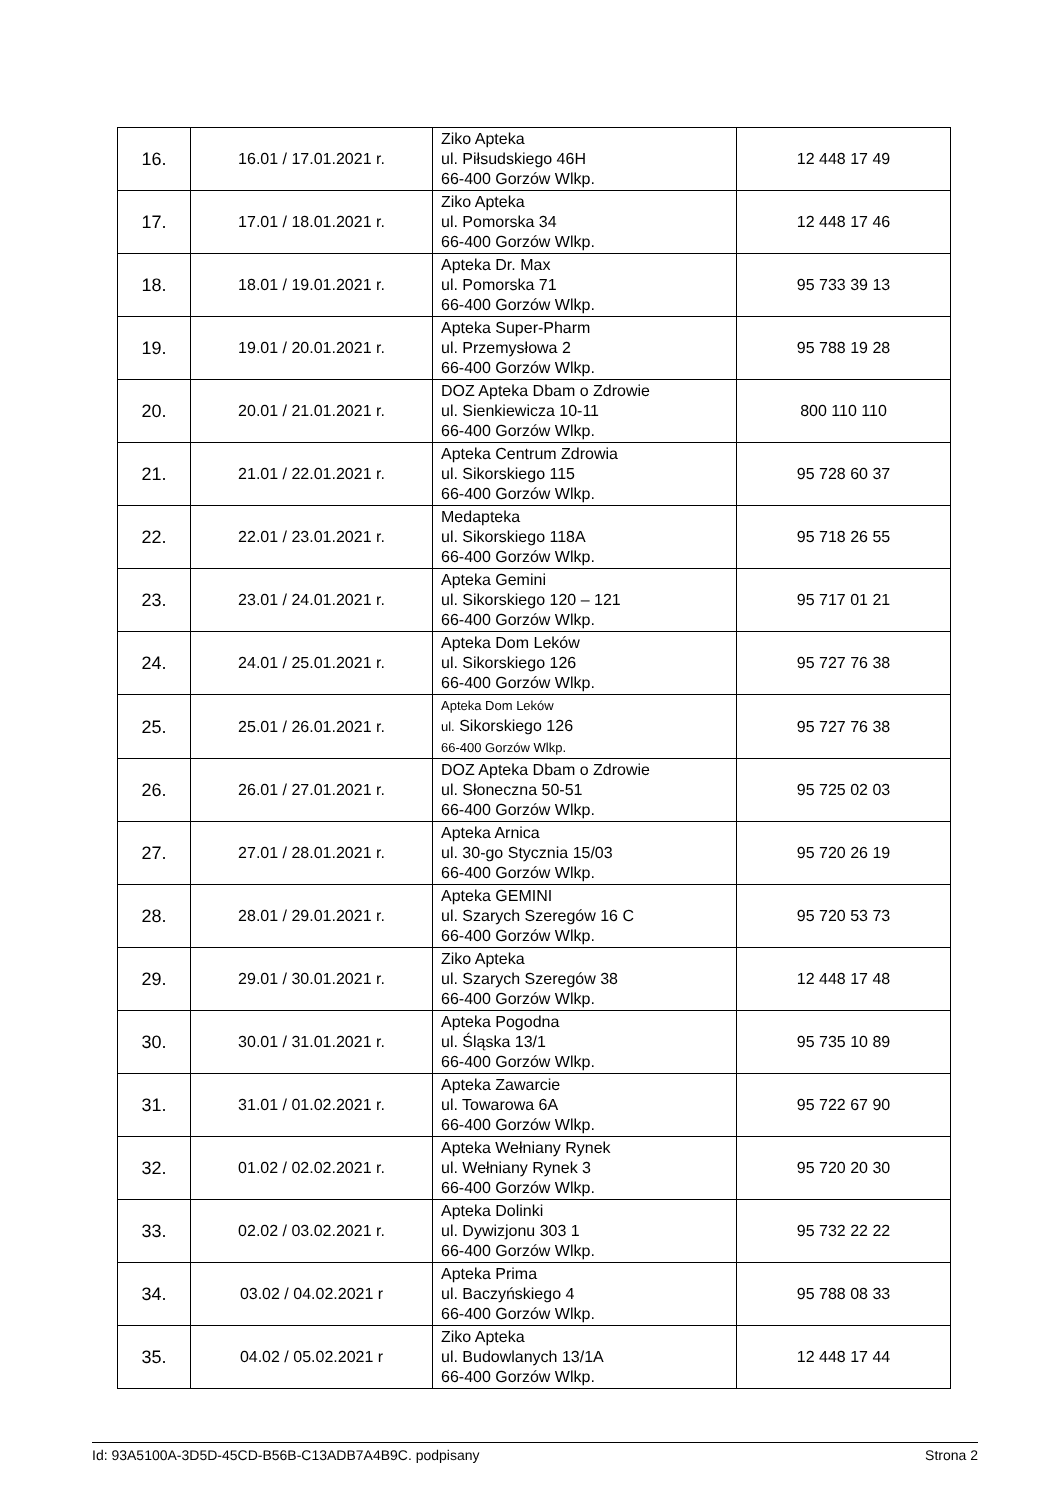| 16. | 16.01 / 17.01.2021 r. | Ziko Apteka ul. Piłsudskiego 46H 66-400 Gorzów Wlkp. | 12 448 17 49 |
| 17. | 17.01 / 18.01.2021 r. | Ziko Apteka ul. Pomorska 34 66-400 Gorzów Wlkp. | 12 448 17 46 |
| 18. | 18.01 / 19.01.2021 r. | Apteka Dr. Max ul. Pomorska 71 66-400 Gorzów Wlkp. | 95 733 39 13 |
| 19. | 19.01 / 20.01.2021 r. | Apteka Super-Pharm ul. Przemysłowa 2 66-400 Gorzów Wlkp. | 95 788 19 28 |
| 20. | 20.01 / 21.01.2021 r. | DOZ Apteka Dbam o Zdrowie ul. Sienkiewicza 10-11 66-400 Gorzów Wlkp. | 800 110 110 |
| 21. | 21.01 / 22.01.2021 r. | Apteka Centrum Zdrowia ul. Sikorskiego 115 66-400 Gorzów Wlkp. | 95 728 60 37 |
| 22. | 22.01 / 23.01.2021 r. | Medapteka ul. Sikorskiego 118A 66-400 Gorzów Wlkp. | 95 718 26 55 |
| 23. | 23.01 / 24.01.2021 r. | Apteka Gemini ul. Sikorskiego 120 – 121 66-400 Gorzów Wlkp. | 95 717 01 21 |
| 24. | 24.01 / 25.01.2021 r. | Apteka Dom Leków ul. Sikorskiego 126 66-400 Gorzów Wlkp. | 95 727 76 38 |
| 25. | 25.01 / 26.01.2021 r. | Apteka Dom Leków ul. Sikorskiego 126 66-400 Gorzów Wlkp. | 95 727 76 38 |
| 26. | 26.01 / 27.01.2021 r. | DOZ Apteka Dbam o Zdrowie ul. Słoneczna 50-51 66-400 Gorzów Wlkp. | 95 725 02 03 |
| 27. | 27.01 / 28.01.2021 r. | Apteka Arnica ul. 30-go Stycznia 15/03 66-400 Gorzów Wlkp. | 95 720 26 19 |
| 28. | 28.01 / 29.01.2021 r. | Apteka GEMINI ul. Szarych Szeregów 16 C 66-400 Gorzów Wlkp. | 95 720 53 73 |
| 29. | 29.01 / 30.01.2021 r. | Ziko Apteka ul. Szarych Szeregów 38 66-400 Gorzów Wlkp. | 12 448 17 48 |
| 30. | 30.01 / 31.01.2021 r. | Apteka Pogodna ul. Śląska 13/1 66-400 Gorzów Wlkp. | 95 735 10 89 |
| 31. | 31.01 / 01.02.2021 r. | Apteka Zawarcie ul. Towarowa 6A 66-400 Gorzów Wlkp. | 95 722 67 90 |
| 32. | 01.02 / 02.02.2021 r. | Apteka Wełniany Rynek ul. Wełniany Rynek 3 66-400 Gorzów Wlkp. | 95 720 20 30 |
| 33. | 02.02 / 03.02.2021 r. | Apteka Dolinki ul. Dywizjonu 303 1 66-400 Gorzów Wlkp. | 95 732 22 22 |
| 34. | 03.02 / 04.02.2021 r | Apteka Prima ul. Baczyńskiego 4 66-400 Gorzów Wlkp. | 95 788 08 33 |
| 35. | 04.02 / 05.02.2021 r | Ziko Apteka ul. Budowlanych 13/1A 66-400 Gorzów Wlkp. | 12 448 17 44 |
Id: 93A5100A-3D5D-45CD-B56B-C13ADB7A4B9C. podpisany Strona 2